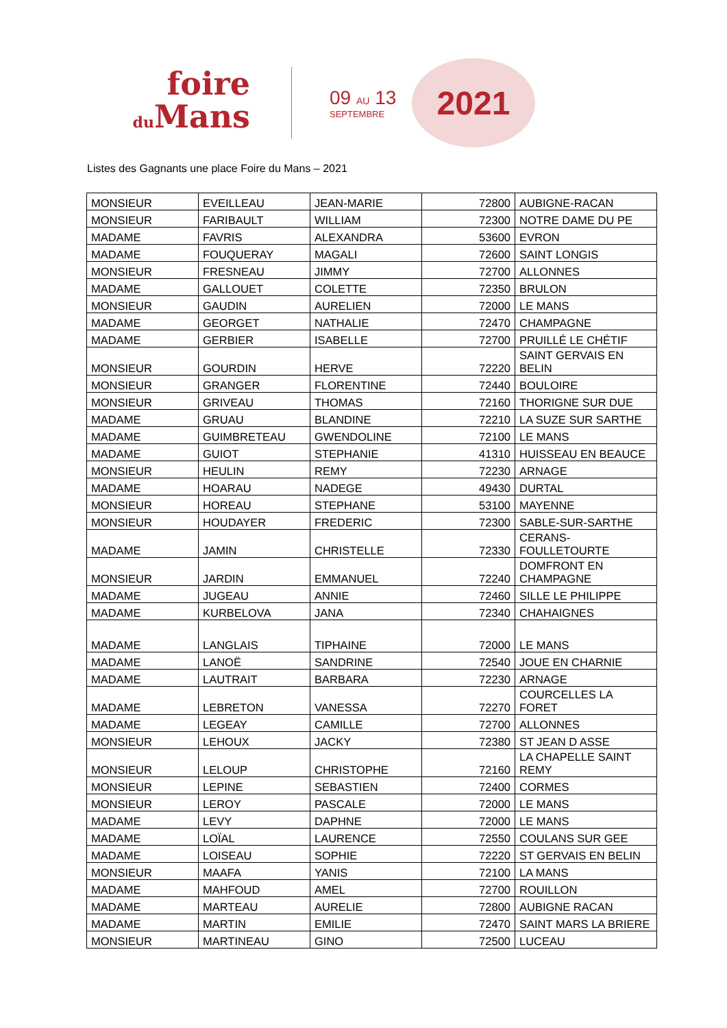foire
du Mans
09 AU 13
SEPTEMBRE
2021
Listes des Gagnants une place Foire du Mans – 2021
| MONSIEUR | EVEILLEAU | JEAN-MARIE | 72800 | AUBIGNE-RACAN |
| MONSIEUR | FARIBAULT | WILLIAM | 72300 | NOTRE DAME DU PE |
| MADAME | FAVRIS | ALEXANDRA | 53600 | EVRON |
| MADAME | FOUQUERAY | MAGALI | 72600 | SAINT LONGIS |
| MONSIEUR | FRESNEAU | JIMMY | 72700 | ALLONNES |
| MADAME | GALLOUET | COLETTE | 72350 | BRULON |
| MONSIEUR | GAUDIN | AURELIEN | 72000 | LE MANS |
| MADAME | GEORGET | NATHALIE | 72470 | CHAMPAGNE |
| MADAME | GERBIER | ISABELLE | 72700 | PRUILLÉ LE CHÉTIF |
| MONSIEUR | GOURDIN | HERVE | 72220 | SAINT GERVAIS EN BELIN |
| MONSIEUR | GRANGER | FLORENTINE | 72440 | BOULOIRE |
| MONSIEUR | GRIVEAU | THOMAS | 72160 | THORIGNE SUR DUE |
| MADAME | GRUAU | BLANDINE | 72210 | LA SUZE SUR SARTHE |
| MADAME | GUIMBRETEAU | GWENDOLINE | 72100 | LE MANS |
| MADAME | GUIOT | STEPHANIE | 41310 | HUISSEAU EN BEAUCE |
| MONSIEUR | HEULIN | REMY | 72230 | ARNAGE |
| MADAME | HOARAU | NADEGE | 49430 | DURTAL |
| MONSIEUR | HOREAU | STEPHANE | 53100 | MAYENNE |
| MONSIEUR | HOUDAYER | FREDERIC | 72300 | SABLE-SUR-SARTHE |
| MADAME | JAMIN | CHRISTELLE | 72330 | CERANS-FOULLETOURTE |
| MONSIEUR | JARDIN | EMMANUEL | 72240 | DOMFRONT EN CHAMPAGNE |
| MADAME | JUGEAU | ANNIE | 72460 | SILLE LE PHILIPPE |
| MADAME | KURBELOVA | JANA | 72340 | CHAHAIGNES |
| MADAME | LANGLAIS | TIPHAINE | 72000 | LE MANS |
| MADAME | LANOË | SANDRINE | 72540 | JOUE EN CHARNIE |
| MADAME | LAUTRAIT | BARBARA | 72230 | ARNAGE |
| MADAME | LEBRETON | VANESSA | 72270 | COURCELLES LA FORET |
| MADAME | LEGEAY | CAMILLE | 72700 | ALLONNES |
| MONSIEUR | LEHOUX | JACKY | 72380 | ST JEAN D ASSE |
| MONSIEUR | LELOUP | CHRISTOPHE | 72160 | LA CHAPELLE SAINT REMY |
| MONSIEUR | LEPINE | SEBASTIEN | 72400 | CORMES |
| MONSIEUR | LEROY | PASCALE | 72000 | LE MANS |
| MADAME | LEVY | DAPHNE | 72000 | LE MANS |
| MADAME | LOÏAL | LAURENCE | 72550 | COULANS SUR GEE |
| MADAME | LOISEAU | SOPHIE | 72220 | ST GERVAIS EN BELIN |
| MONSIEUR | MAAFA | YANIS | 72100 | LA MANS |
| MADAME | MAHFOUD | AMEL | 72700 | ROUILLON |
| MADAME | MARTEAU | AURELIE | 72800 | AUBIGNE RACAN |
| MADAME | MARTIN | EMILIE | 72470 | SAINT MARS LA BRIERE |
| MONSIEUR | MARTINEAU | GINO | 72500 | LUCEAU |